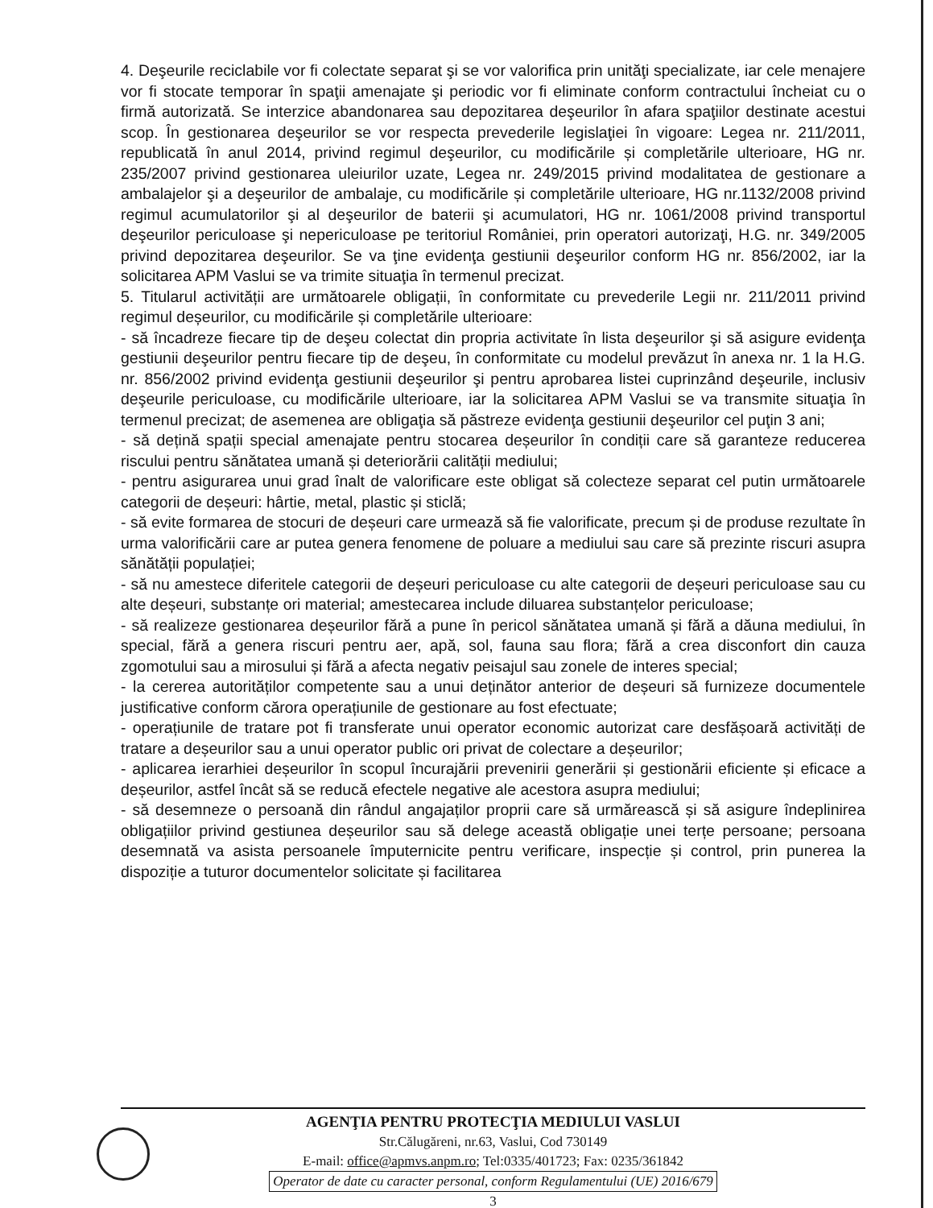4. Deşeurile reciclabile vor fi colectate separat şi se vor valorifica prin unităţi specializate, iar cele menajere vor fi stocate temporar în spaţii amenajate şi periodic vor fi eliminate conform contractului încheiat cu o firmă autorizată. Se interzice abandonarea sau depozitarea deşeurilor în afara spaţiilor destinate acestui scop. În gestionarea deşeurilor se vor respecta prevederile legislaţiei în vigoare: Legea nr. 211/2011, republicată în anul 2014, privind regimul deşeurilor, cu modificările și completările ulterioare, HG nr. 235/2007 privind gestionarea uleiurilor uzate, Legea nr. 249/2015 privind modalitatea de gestionare a ambalajelor şi a deşeurilor de ambalaje, cu modificările și completările ulterioare, HG nr.1132/2008 privind regimul acumulatorilor şi al deşeurilor de baterii şi acumulatori, HG nr. 1061/2008 privind transportul deşeurilor periculoase şi nepericuloase pe teritoriul României, prin operatori autorizaţi, H.G. nr. 349/2005 privind depozitarea deşeurilor. Se va ţine evidenţa gestiunii deşeurilor conform HG nr. 856/2002, iar la solicitarea APM Vaslui se va trimite situaţia în termenul precizat.
5. Titularul activității are următoarele obligații, în conformitate cu prevederile Legii nr. 211/2011 privind regimul deșeurilor, cu modificările și completările ulterioare:
- să încadreze fiecare tip de deşeu colectat din propria activitate în lista deşeurilor şi să asigure evidenţa gestiunii deşeurilor pentru fiecare tip de deşeu, în conformitate cu modelul prevăzut în anexa nr. 1 la H.G. nr. 856/2002 privind evidenţa gestiunii deşeurilor şi pentru aprobarea listei cuprinzând deşeurile, inclusiv deşeurile periculoase, cu modificările ulterioare, iar la solicitarea APM Vaslui se va transmite situaţia în termenul precizat; de asemenea are obligaţia să păstreze evidenţa gestiunii deşeurilor cel puţin 3 ani;
- să dețină spații special amenajate pentru stocarea deșeurilor în condiții care să garanteze reducerea riscului pentru sănătatea umană și deteriorării calității mediului;
- pentru asigurarea unui grad înalt de valorificare este obligat să colecteze separat cel putin următoarele categorii de deșeuri: hârtie, metal, plastic și sticlă;
- să evite formarea de stocuri de deșeuri care urmează să fie valorificate, precum și de produse rezultate în urma valorificării care ar putea genera fenomene de poluare a mediului sau care să prezinte riscuri asupra sănătății populației;
- să nu amestece diferitele categorii de deșeuri periculoase cu alte categorii de deșeuri periculoase sau cu alte deșeuri, substanțe ori material; amestecarea include diluarea substanțelor periculoase;
- să realizeze gestionarea deșeurilor fără a pune în pericol sănătatea umană și fără a dăuna mediului, în special, fără a genera riscuri pentru aer, apă, sol, fauna sau flora; fără a crea disconfort din cauza zgomotului sau a mirosului și fără a afecta negativ peisajul sau zonele de interes special;
- la cererea autorităților competente sau a unui deținător anterior de deșeuri să furnizeze documentele justificative conform cărora operațiunile de gestionare au fost efectuate;
- operațiunile de tratare pot fi transferate unui operator economic autorizat care desfășoară activități de tratare a deșeurilor sau a unui operator public ori privat de colectare a deșeurilor;
- aplicarea ierarhiei deșeurilor în scopul încurajării prevenirii generării și gestionării eficiente și eficace a deșeurilor, astfel încât să se reducă efectele negative ale acestora asupra mediului;
- să desemneze o persoană din rândul angajaților proprii care să urmărească și să asigure îndeplinirea obligațiilor privind gestiunea deșeurilor sau să delege această obligație unei terțe persoane; persoana desemnată va asista persoanele împuternicite pentru verificare, inspecție și control, prin punerea la dispoziție a tuturor documentelor solicitate și facilitarea
AGENŢIA PENTRU PROTECŢIA MEDIULUI VASLUI
Str.Călugăreni, nr.63, Vaslui, Cod 730149
E-mail: office@apmvs.anpm.ro; Tel:0335/401723; Fax: 0235/361842
Operator de date cu caracter personal, conform Regulamentului (UE) 2016/679
3